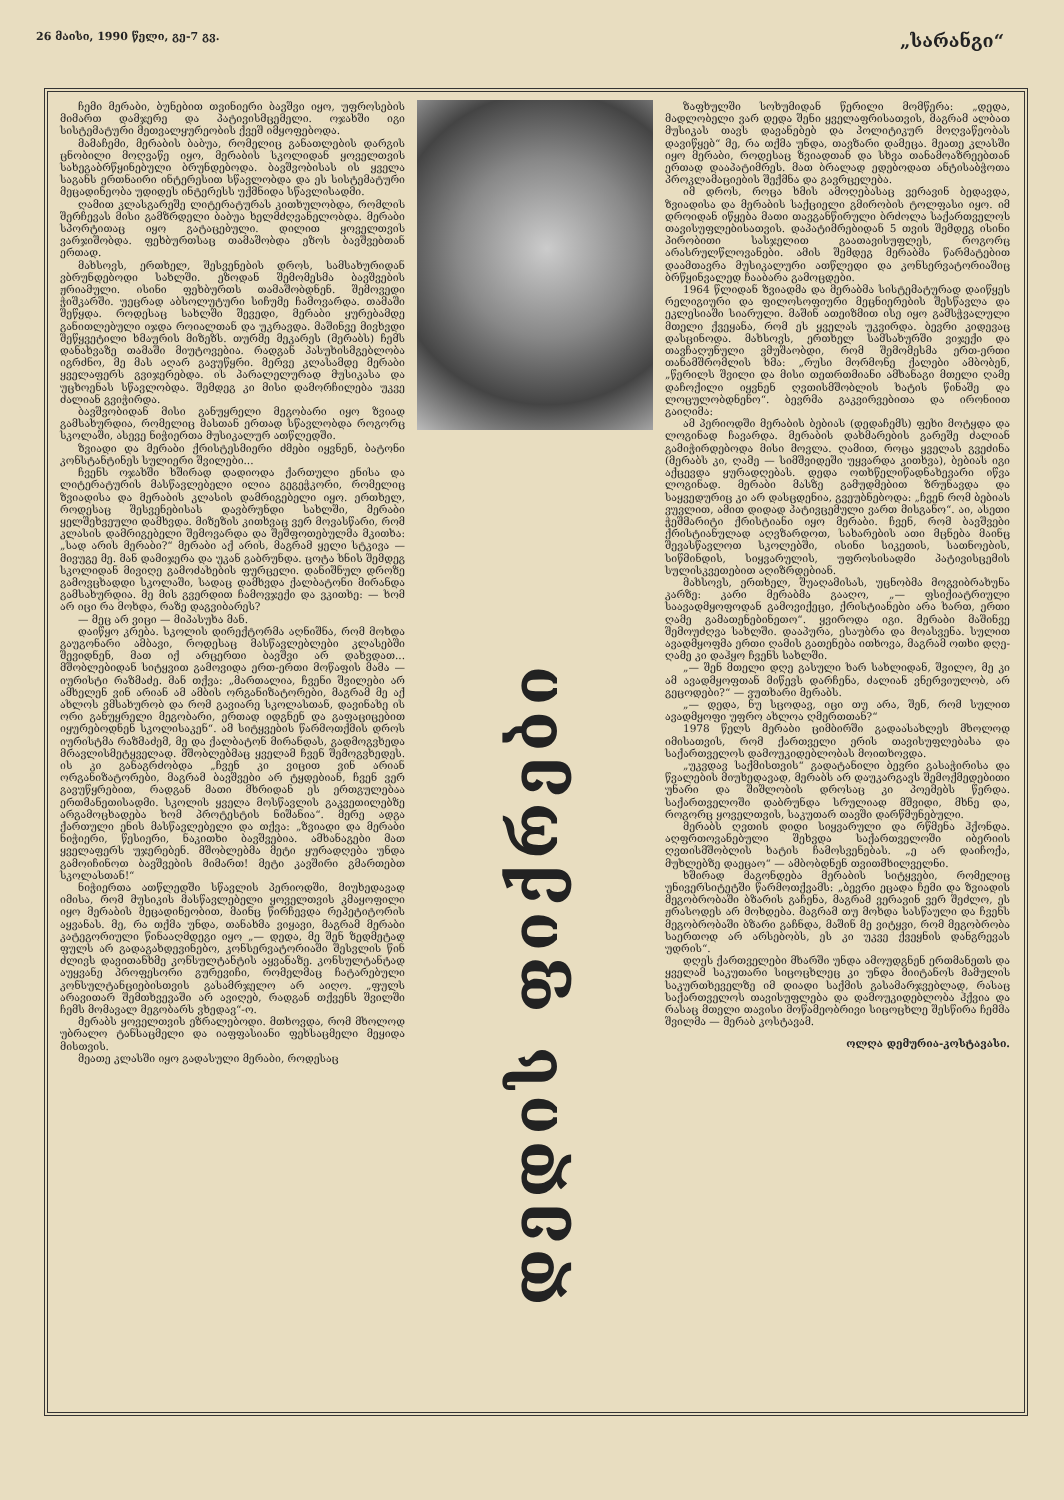26 მაისი, 1990 წელი, გე-7 გვ. „სარანგი“
ჩემი მერაბი, ბუნებით თვინიერი ბავშვი იყო, უფროსების მიმართ დამჯერე და პატივისმცემელი. ოჯახში იგი სისტემატური მეთვალყურეობის ქვეშ იმყოფებოდა.
მამაჩემი, მერაბის ბაბუა, რომელიც განათლების დარგის ცნობილი მოღვაწე იყო, მერაბის სკოლიდან ყოველთვის სახეგაბრწყინებული ბრუნდებოდა. ბავშვობისას ის ყველა საგანს ერთნაირი ინტერესით სწავლობდა და ეს სისტემატური მეცადინეობა უდიდეს ინტერესს უქმნიდა სწავლისადმი.
ღამით კლასგარეშე ლიტერატურას კითხულობდა, რომლის შერჩევას მისი გამზრდელი ბაბუა ხელმძღვანელობდა. მერაბი სპორტითაც იყო გატაცებული. დილით ყოველთვის ვარჯიშობდა. ფეხბურთსაც თამაშობდა ეზოს ბავშვებთან ერთად.
მახსოვს, ერთხელ, შესვენების დროს, სამსახურიდან ვბრუნდებოდი სახლში. ეზოდან შემომესმა ბავშვების ჟრიამული. ისინი ფეხბურთს თამაშობდნენ. შემოვედი ჭიშკარში. უეცრად აბსოლუტური სიჩუმე ჩამოვარდა. თამაში შეწყდა. როდესაც სახლში შევედი, მერაბი ყურებამდე განითლებული იჯდა როიალთან და უკრავდა. მაშინვე მივხვდი შეწყვეტილი ხმაურის მიზეზს. თურმე მეკარეს (მერაბს) ჩემს დანახვაზე თამაში მიუტოვებია. რადგან პასუხისმგებლობა იგრძნო, მე მას აღარ გავუწყრი. მერვე კლასამდე მერაბი ყველაფერს გვიჯერებდა. ის პარალელურად მუსიკასა და უცხოენას სწავლობდა. შემდეგ კი მისი დამორჩილება უკვე ძალიან გვიჭირდა.
ბავშვობიდან მისი განუყრელი მეგობარი იყო ზვიად გამსახურდია, რომელიც მასთან ერთად სწავლობდა როგორც სკოლაში, ასევე ნიჭიერთა მუსიკალურ ათწლედში.
ზვიადი და მერაბი ქრისტესმიერი ძმები იყვნენ, ბატონი კონსტანტინეს სულიერი შვილები...
ჩვენს ოჯახში ხშირად დადიოდა ქართული ენისა და ლიტერატურის მასწავლებელი ილია გეგეჭკორი, რომელიც ზვიადისა და მერაბის კლასის დამრიგებელი იყო. ერთხელ, როდესაც შესვენებისას დავბრუნდი სახლში, მერაბი ყელშეხვეული დამხვდა. მიზეზის კითხვაც ვერ მოვასწარი, რომ კლასის დამრიგებელი შემოვარდა და შეშფოთებულმა მკითხა: „სად არის მერაბი?“ მერაბი აქ არის, მაგრამ ყელი სტკივა — მივუგე მე. მან დამიჯერა და უკან გაბრუნდა. ცოტა ხნის შემდეგ სკოლიდან მივიღე გამოძახების ფურცელი. დანიშნულ დროზე გამოვცხადდი სკოლაში, სადაც დამხვდა ქალბატონი მირანდა გამსახურდია. მე მის გვერდით ჩამოვჯექი და ვკითხე: — ხომ არ იცი რა მოხდა, რაზე დაგვიბარეს?
— მეც არ ვიცი — მიპასუხა მან.
დაიწყო კრება. სკოლის დირექტორმა აღნიშნა, რომ მოხდა გაუგონარი ამბავი, როდესაც მასწავლებლები კლასებში შევიდნენ, მათ იქ არცერთი ბავშვი არ დახვდათ... მშობლებიდან სიტყვით გამოვიდა ერთ-ერთი მოწაფის მამა — იურისტი რაზმაძე. მან თქვა: „მართალია, ჩვენი შვილები არ ამხელენ ვინ არიან ამ ამბის ორგანიზატორები, მაგრამ მე აქ ახლოს ვმსახურობ და რომ გავიარე სკოლასთან, დავინახე ის ორი განუყრელი მეგობარი, ერთად იდგნენ და გაფაციცებით იყურებოდნენ სკოლისაკენ“. ამ სიტყვების წარმოთქმის დროს იურისტმა რაზმაძემ, მე და ქალბატონ მირანდას, გადმოგვხედა მრავლისმეტყველად. მშობლებმაც ყველამ ჩვენ შემოგვხედეს. ის კი განაგრძობდა „ჩვენ კი ვიცით ვინ არიან ორგანიზატორები, მაგრამ ბავშვები არ ტყდებიან, ჩვენ ვერ გავუწყრებით, რადგან მათი მხრიდან ეს ერთგულებაა ერთმანეთისადმი. სკოლის ყველა მოსწავლის გაკვეთილებზე არგამოცხადება ხომ პროტესტის ნიშანია“. მერე ადგა ქართული ენის მასწავლებელი და თქვა: „ზვიადი და მერაბი ნიჭიერი, წესიერი, ნაკითხი ბავშვებია. ამხანაგები მათ ყველაფერს უჯერებენ. მშობლებმა მეტი ყურადღება უნდა გამოიჩინოთ ბავშვების მიმართ! მეტი კავშირი გმართებთ სკოლასთან!“
ნიჭიერთა ათწლედში სწავლის პერიოდში, მიუხედავად იმისა, რომ მუსიკის მასწავლებელი ყოველთვის კმაყოფილი იყო მერაბის მეცადინეობით, მაინც წირჩევდა რეპეტიტორის აყვანას. მე, რა თქმა უნდა, თანახმა ვიყავი, მაგრამ მერაბი კატეგორიული წინააღმდეგი იყო „— დედა, მე შენ ზედმეტად ფულს არ გადაგახდევინებო, კონსერვატორიაში შესვლის წინ ძლივს დავითანხმე კონსულტანტის აყვანაზე. კონსულტანტად აუყვანე პროფესორი გურევიჩი, რომელმაც ჩატარებული კონსულტანციებისთვის გასამრჯელო არ აიღო. „ფულს არავითარ შემთხვევაში არ ავიღებ, რადგან თქვენს შვილში ჩემს მომავალ მეგობარს ვხედავ“-ო.
მერაბს ყოველთვის ეზრალებოდი. მთხოვდა, რომ მხოლოდ უბრალო ტანსაცმელი და იაფფასიანი ფეხსაცმელი მეყიდა მისთვის.
მეათე კლასში იყო გადასული მერაბი, როდესაც
დედის ფიქრები
ზაფხულში სოხუმიდან წერილი მომწერა: „დედა, მადლობელი ვარ დედა შენი ყველაფრისათვის, მაგრამ ალბათ მუსიკას თავს დავანებებ და პოლიტიკურ მოღვაწეობას დავიწყებ“ მე, რა თქმა უნდა, თავზარი დამეცა. მეათე კლასში იყო მერაბი, როდესაც ზვიადთან და სხვა თანამოაზრეებთან ერთად დააპატიმრეს. მათ ბრალად ედებოდათ ანტისაბჭოთა პროკლამაციების შექმნა და გავრცელება.
იმ დროს, როცა ხმის ამოღებასაც ვერავინ ბედავდა, ზვიადისა და მერაბის საქციელი გმირობის ტოლფასი იყო. იმ დროიდან იწყება მათი თავგანწირული ბრძოლა საქართველოს თავისუფლებისათვის. დაპატიმრებიდან 5 თვის შემდეგ ისინი პირობითი სასჯელით გაათავისუფლეს, როგორც არასრულწლოვანები. ამის შემდეგ მერაბმა წარმატებით დაამთავრა მუსიკალური ათწლედი და კონსერვატორიაშიც ბრწყინვალედ ჩააბარა გამოცდები.
1964 წლიდან ზვიადმა და მერაბმა სისტემატურად დაიწყეს რელიგიური და ფილოსოფიური მეცნიერების შესწავლა და ეკლესიაში სიარული. მაშინ ათეიზმით ისე იყო გამსჭვალული მთელი ქვეყანა, რომ ეს ყველას უკვირდა. ბევრი კიდევაც დასცინოდა. მახსოვს, ერთხელ სამსახურში ვიჯექი და თავჩაღუნული ვმუშაობდი, რომ შემომესმა ერთ-ერთი თანამშრომლის ხმა: „რუსი მორმონე ქალები ამბობენ, „წერილს შვილი და მისი თეთრთმიანი ამხანაგი მთელი ღამე დაჩოქილი იყვნენ ღვთისმშობლის ხატის წინაშე და ლოცულობდნენო“. ბევრმა გაკვირვებითა და ირონიით გაიღიმა:
ამ პერიოდში მერაბის ბებიას (დედაჩემს) ფეხი მოტყდა და ლოგინად ჩავარდა. მერაბის დახმარების გარეშე ძალიან გამიჭირდებოდა მისი მოვლა. ღამით, როცა ყველას გვეძინა (მერაბს კი, ღამე — სიმშვიდეში უყვარდა კითხვა), ბებიას იგი აქცევდა ყურადღებას. დედა ოთხწელიწადნახევარი იწვა ლოგინად. მერაბი მასზე გამუდმებით ზრუნავდა და საყვედურიც კი არ დასცდენია, გვეუბნებოდა: „ჩვენ რომ ბებიას ვუვლით, ამით დიდად პატივცემული ვართ მისგანო“. აი, ასეთი ჭეშმარიტი ქრისტიანი იყო მერაბი. ჩვენ, რომ ბავშვები ქრისტიანულად აღვზარდოთ, სახარების ათი მცნება მაინც შევასწავლოთ სკოლებში, ისინი სიკეთის, სათნოების, სიწმინდის, სიყვარულის, უფროსისადმი პატივისცემის სულისკვეთებით აღიზრდებიან.
მახსოვს, ერთხელ, შუაღამისას, უცნობმა მოგვიბრახუნა კარზე: კარი მერაბმა გააღო, „— ფსიქიატრიული საავადმყოფოდან გამოვიქეცი, ქრისტიანები არა ხართ, ერთი ღამე გამათენებინეთო“. ყვიროდა იგი. მერაბი მაშინვე შემოუძღვა სახლში. დააპურა, ესაუბრა და მოასვენა. სულით ავადმყოფმა ერთი ღამის გათენება ითხოვა, მაგრამ ოთხი დღე-ღამე კი დაჰყო ჩვენს სახლში.
„— შენ მთელი დღე გასული ხარ სახლიდან, შვილო, მე კი ამ ავადმყოფთან მიწევს დარჩენა, ძალიან ვნერვიულობ, არ გეცოდები?“ — ვუთხარი მერაბს.
„— დედა, ნუ სცოდავ, იცი თუ არა, შენ, რომ სულით ავადმყოფი უფრო ახლოა ღმერთთან?“
1978 წელს მერაბი ციმბირში გადაასახლეს მხოლოდ იმისათვის, რომ ქართველი ერის თავისუფლებასა და საქართველოს დამოუკიდებლობას მოითხოვდა.
„უკვდავ საქმისთვის“ გადატანილი ბევრი გასაჭირისა და წვალების მიუხედავად, მერაბს არ დაუკარგავს შემოქმედებითი უნარი და შიშლობის დროსაც კი პოემებს წერდა. საქართველოში დაბრუნდა სრულიად მშვიდი, მხნე და, როგორც ყოველთვის, საკუთარ თავში დარწმუნებული.
მერაბს ღვთის დიდი სიყვარული და რწმენა ჰქონდა. აღფრთოვანებული შეხვდა საქართველოში იბერიის ღვთისმშობლის ხატის ჩამოსვენებას. „ე არ დაიჩოქა, მუხლებზე დაეცაო“ — ამბობდნენ თვითმხილველნი.
ხშირად მაგონდება მერაბის სიტყვები, რომელიც უნივერსიტეტში წარმოთქვამს: „ბევრი ეცადა ჩემი და ზვიადის მეგობრობაში ბზარის გაჩენა, მაგრამ ვერავინ ვერ შეძლო, ეს ჟრასოდეს არ მოხდება. მაგრამ თუ მოხდა სასწაული და ჩვენს მეგობრობაში ბზარი გაჩნდა, მაშინ მე ვიტყვი, რომ მეგობრობა საერთოდ არ არსებობს, ეს კი უკვე ქვეყნის დანგრევას უდრის“.
დღეს ქართველები მხარში უნდა ამოუდგნენ ერთმანეთს და ყველამ საკუთარი სიცოცხლეც კი უნდა მიიტანოს მამულის საკურთხეველზე იმ დიადი საქმის გასამარჯვებლად, რასაც საქართველოს თავისუფლება და დამოუკიდებლობა ჰქვია და რასაც მთელი თავისი მოწამეობრივი სიცოცხლე შესწირა ჩემმა შვილმა — მერაბ კოსტავამ.
ოლღა დემურია-კოსტავასი.